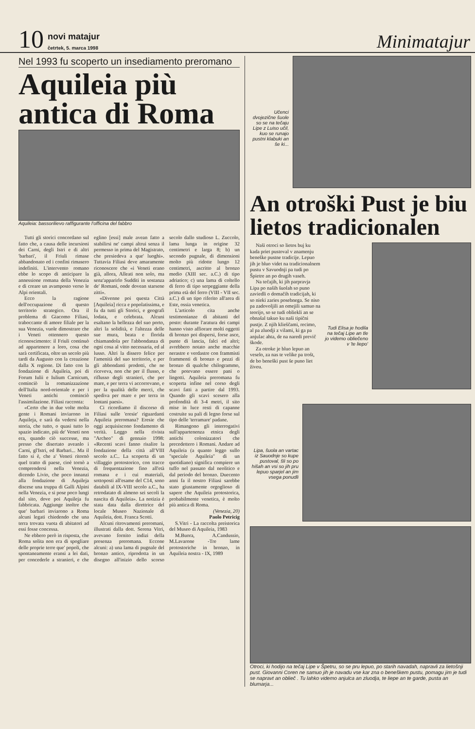10 novi matajur
četrtek, 5. marca 1998 Minimatajur
Nel 1993 fu scoperto un insediamento preromano
Aquileia più antica di Roma
Aquileia: bassorilievo raffigurante l'officina del fabbro
Tutti gli storici concordano sul fatto che, a causa delle incursioni dei Carni, degli Istri e di altri 'barbari', il Friuli rimase abbandonato ed i confini rimasero indefiniti. L'intervento romano ebbe lo scopo di anticipare la annessione romana della Venezia e di creare un avamposto verso le Alpi orientali.
Ecco la ragione dell'occupazione di questo territorio strategico. Ora il problema di Giacomo Filiasi, traboccante di amore filiale per la sua Venezia, vuole dimostrare che i Veneti ottennero questo riconoscimento: il Friuli continuò ad appartenere a loro, cosa che sarà certificata, oltre un secolo più tardi da Augusto con la creazione dalla X regione. Di fatto con la fondazione di Aquileia, poi di Forum Iulii e Iulium Carnicum, cominciò la romanizzazione dell'Italia nord-orientale e per i Veneti antichi cominciò l'assimilazione. Filiasi racconta:
«Certo che in due volte molta gente i Romani inviarono in Aquileja, e sarà da vedersi nella storia, che tutto, o quasi tutto lo spazio indicato, più de' Veneti non era, quando ciò successe, ma presso che disertato aveanlo i Carni, gl'Istri, ed Barbari... Ma il fatto si è, che a' Veneti ritornò quel tratto di paese, cioè tornò a comprendersi nella Venezia, dicendo Livio, che poco innanzi alla fondazione di Aquileja discese una truppa di Galli Alpini nella Venezia, e si pose poco lungi dal sito, dove poi Aquileja fu fabbricata. Aggiunge inoltre che que' barbari inviarono a Roma alcuni legati chiedendo che una terra trovata vuota di abitatori ad essi fosse concessa.
Ne ebbero però in risposta, che Roma solita non era di spogliare delle proprie terre que' popoli, che spontaneamente eransi a lei dati, per concederle a stranieri, e che eglino [essi] male avean fatto a stabilirsi ne' campi altrui senza il permesso in prima del Magistrato, che presiedeva a que' luoghi». Tuttavia Filiasi deve amaramente riconoscere che «i Veneti erano già, allora, Alleati non solo, ma senz'apparirlo Sudditi in sostanza de' Romani, onde dovean starsene zitti».
«Divenne poi questa Città [Aquileia] ricca e popolatissima, e fu da tutti gli Storici, e geografi lodata, e celebrata. Alcuni esaltano la bellezza del suo porto, altri la solidità, e l'altezza delle sue mura, beata e florida chiamandola per l'abbondanza di ogni cosa al vitto necessaria, ed al lusso. Altri la dissero felice per l'amenità del suo territorio, e per gli abbondanti prodotti, che ne riceveva, non che per il flusso, e riflusso degli stranieri, che per mare, e per terra vi accorrevano, e per la qualità delle merci, che spediva per mare e per terra in lontani paesi».
Ci ricordiamo il discorso di Filiasi sulle 'eresie' riguardanti Aquileia preromana? Eresie che oggi acquisiscono fondamento di verità. Leggo nella rivista "Archeo" di gennaio 1998: «Recenti scavi fanno risalire la fondazione della città all'VIII secolo a.C.. La scoperta di un villaggio protostorico, con tracce di frequentazione fino all'età romana e i cui materiali, sottoposti all'esame del C14, sono databili al IX-VIII secolo a.C., ha retrodatato di almeno sei secoli la nascita di Aquileia». La notizia è stata data dalla direttrice del locale Museo Nazionale di Aquileia, dott. Franca Scotti.
Alcuni ritrovamenti preromani, illustrati dalla dott. Serena Vitri, avevano fornito indizi della presenza preromana. Eccone alcuni: a) una lama di pugnale del bronzo antico, riprodotta in un disegno all'inizio dello scorso secolo dallo studioso L. Zuccolo, lama lunga in origine 32 centimetri e larga 8; b) un secondo pugnale, di dimensioni molto più ridotte lungo 12 centimetri, ascritto al bronzo medio (XIII sec. a.C.) di tipo adriatico; c) una lama di coltello di ferro di tipo serpeggiante della prima età del ferro (VIII - VII sec. a.C.) di un tipo riferito all'area di Este, ossia venetica.
L'articolo cita anche testimonianze di abitanti del posto: durante l'aratura dei campi hanno visto affiorare molti oggetti di bronzo poi dispersi, forse asce, punte di lancia, falci ed altri; avrebbero notato anche macchie nerastre e verdastre con frammisti frammenti di bronzo e pezzi di bronzo di qualche chilogrammo, che potevano essere pani o lingotti. Aquileia preromana fu scoperta infine nel corso degli scavi fatti a partire dal 1993. Quando gli scavi scesero alla profondità di 3-4 metri, il sito mise in luce resti di capanne costruite su pali di legno forse sul tipo delle 'terramare' padane.
Rimangono gli interrogativi sull'appartenenza etnica degli antichi colonizzatori che precedettero i Romani. Andare ad Aquileia (a quanto leggo sullo "speciale Aquileia" di un quotidiano) significa compiere un tuffo nel passato dal neolitico e dal periodo del bronzo. Duecento anni fa il nostro Filiasi sarebbe stato giustamente orgoglioso di sapere che Aquileia protostorica, probabilmente venetica, è molto più antica di Roma.
(Venezia, 20)
Paolo Petricig
S.Vitri - La raccolta preistorica del Museo di Aquileia, 1983
M.Buora, A.Candussio, M.Lavarone -Tre lame protostoriche in bronzo, in Aquileia nostra - IX, 1989
Učenci dvojezične šuole so se na tečaju Lipe z Luiso učil, kuo se runajo pustni klabuki an še ki...
An otroški Pust je biu lietos tradicionalen
Naši otroci so lietos buj ku kada priet pustoval v znamenju beneške pustne tradicije. Lepuo jih je bluo videt na tradicionalnem pustu v Savuodnji pa tudi po Špietre an po drugih vaseh.
Na tečajih, ki jih parpravja Lipa po naših šuolah so puno zaviedli o domačih tradicijah, ki so nieki zaries posebnega. Se niso pa zadovoljili an omejili samuo na teorijo, so se tudi obliekli an se obnašal takuo ku naši tipični pustje. Z njih klieščami, recimo, al pa zluodji z vilami, ki ga pa anjulac ahta, de na naredi previč škode.
Za otroke je bluo lepuo an veselo, za nas te velike pa trošt, de bo beneški pust še puno liet živeu.
Tudi Elisa je hodila na tečaj Lipe an tle jo videmo oblie­čeno v 'te liepo'
Lipa, šuola an vartac iz Sauodnje so kupe pustoval, šli so po hišah an vsi so jih pru lepuo sparjel an jim vsega ponudli
Otroci, ki hodijo na tečaj Lipe v Špetru, so se pru lepuo, po starih navadah, napravli za lietošnji pust. Giovanni Coren ne samuo jih je navadu vse kar zna o beneškem pustu, pomagu jim je tudi se napravt an ob­lieč . Tu lahko videmo anjulca an zluodja, te liepe an te garde, pusta an blumarja...